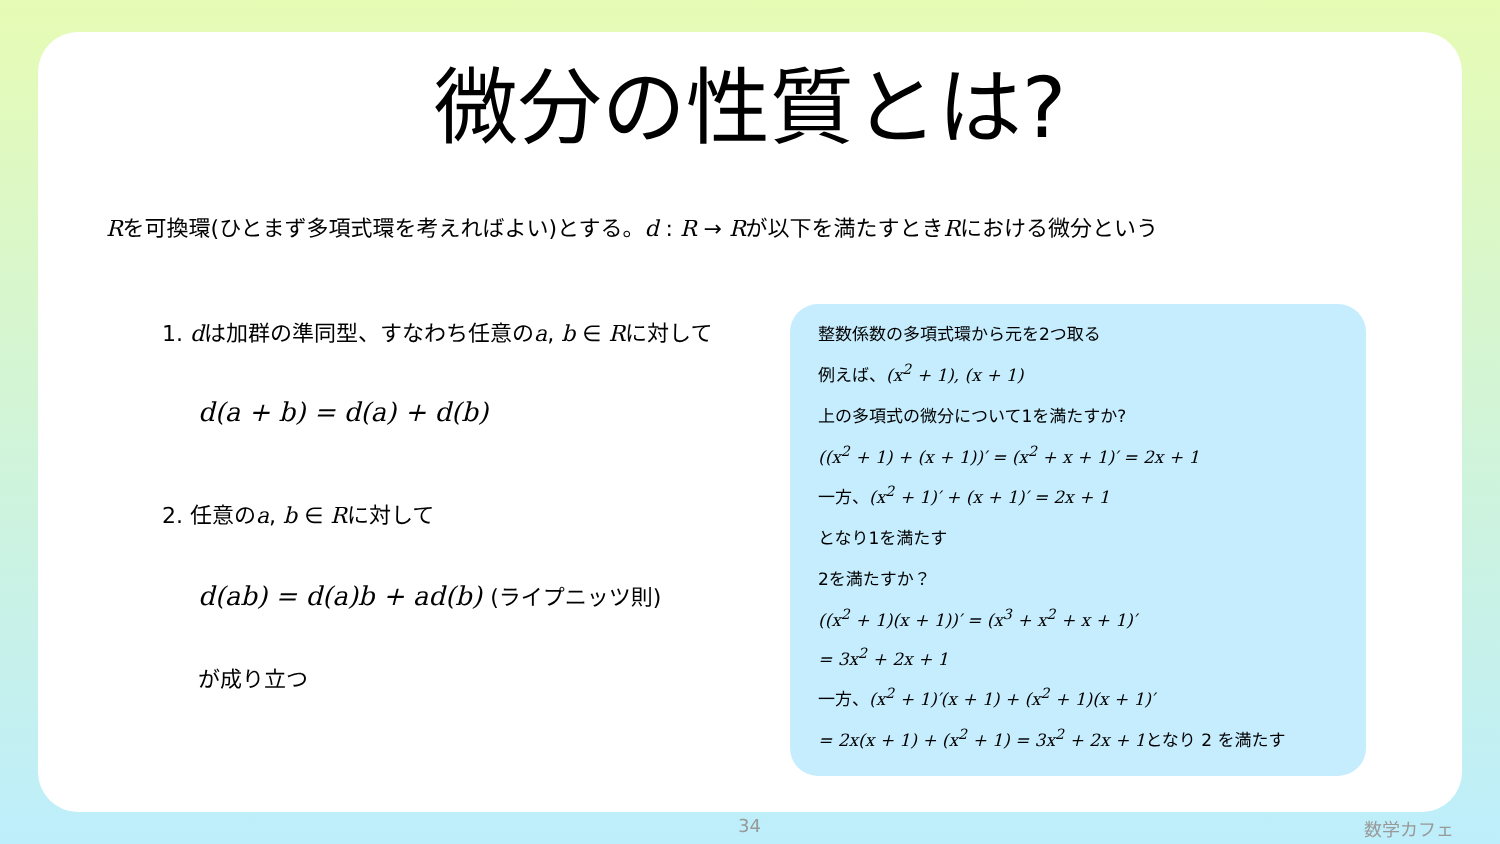微分の性質とは?
Rを可換環(ひとまず多項式環を考えればよい)とする。d : R → Rが以下を満たすときRにおける微分という
1. dは加群の準同型、すなわち任意のa, b ∈ Rに対して
d(a + b) = d(a) + d(b)
2. 任意のa, b ∈ Rに対して
d(ab) = d(a)b + ad(b) (ライプニッツ則)
が成り立つ
整数係数の多項式環から元を2つ取る
例えば、(x<sup>2</sup> + 1), (x + 1)
上の多項式の微分について1を満たすか?
((x<sup>2</sup> + 1) + (x + 1))′ = (x<sup>2</sup> + x + 1)′ = 2x + 1
一方、(x<sup>2</sup> + 1)′ + (x + 1)′ = 2x + 1
となり1を満たす
2を満たすか？
((x<sup>2</sup> + 1)(x + 1))′ = (x<sup>3</sup> + x<sup>2</sup> + x + 1)′
= 3x<sup>2</sup> + 2x + 1
一方、(x<sup>2</sup> + 1)′(x + 1) + (x<sup>2</sup> + 1)(x + 1)′
= 2x(x + 1) + (x<sup>2</sup> + 1) = 3x<sup>2</sup> + 2x + 1となり 2 を満たす
34 数学カフェ